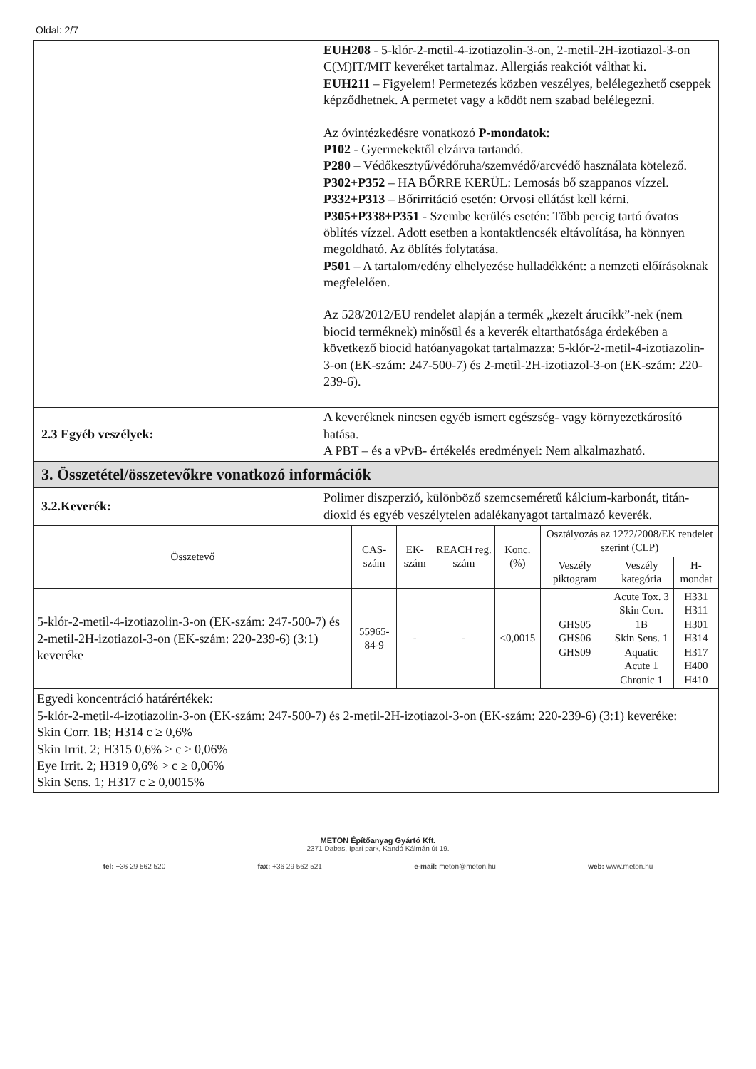Oldal: 2/7
| | EUH208 - 5-klór-2-metil-4-izotiazolin-3-on, 2-metil-2H-izotiazol-3-on C(M)IT/MIT keveréket tartalmaz. Allergiás reakciót válthat ki. EUH211 – Figyelem! Permetezés közben veszélyes, belélegezhető cseppek képződhetnek. A permetet vagy a ködöt nem szabad belélegezni. Az óvintézkedésre vonatkozó P-mondatok : P102 - Gyermekektől elzárva tartandó. P280 – Védőkesztyű/védőruha/szemvédő/arcvédő használata kötelező. P302+P352 – HA BŐRRE KERÜL: Lemosás bő szappanos vízzel. P332+P313 – Bőrirritáció esetén: Orvosi ellátást kell kérni. P305+P338+P351 - Szembe kerülés esetén: Több percig tartó óvatos öblítés vízzel. Adott esetben a kontaktlencsék eltávolítása, ha könnyen megoldható. Az öblítés folytatása. P501 – A tartalom/edény elhelyezése hulladékként: a nemzeti előírásoknak megfelelően. Az 528/2012/EU rendelet alapján a termék „kezelt árucikk”-nek (nem biocid terméknek) minősül és a keverék eltarthatósága érdekében a következő biocid hatóanyagokat tartalmazza: 5-klór-2-metil-4-izotiazolin-3-on (EK-szám: 247-500-7) és 2-metil-2H-izotiazol-3-on (EK-szám: 220-239-6). |
| 2.3 Egyéb veszélyek: | A keveréknek nincsen egyéb ismert egészség- vagy környezetkárosító hatása. A PBT – és a vPvB- értékelés eredményei: Nem alkalmazható. |
| 3. Összetétel/összetevőkre vonatkozó információk | |
| 3.2.Keverék: | Polimer diszperzió, különböző szemcseméretű kálcium-karbonát, titán-dioxid és egyéb veszélytelen adalékanyagot tartalmazó keverék. |
| Összetevő | CAS-szám | EK-szám | REACH reg. szám | Konc. (%) | Osztályozás az 1272/2008/EK rendelet szerint (CLP) | | |
| --- | --- | --- | --- | --- | --- | --- | --- |
| | | | | | Veszély piktogram | Veszély kategória | H-mondat |
| 5-klór-2-metil-4-izotiazolin-3-on (EK-szám: 247-500-7) és 2-metil-2H-izotiazol-3-on (EK-szám: 220-239-6) (3:1) keveréke | 55965-84-9 | - | - | <0,0015 | GHS05 GHS06 GHS09 | Acute Tox. 3 Skin Corr. 1B Skin Sens. 1 Aquatic Acute 1 Chronic 1 | H331 H311 H301 H314 H317 H400 H410 |
| Egyedi koncentráció határértékek: 5-klór-2-metil-4-izotiazolin-3-on (EK-szám: 247-500-7) és 2-metil-2H-izotiazol-3-on (EK-szám: 220-239-6) (3:1) keveréke: Skin Corr. 1B; H314 c ≥ 0,6% Skin Irrit. 2; H315 0,6% > c ≥ 0,06% Eye Irrit. 2; H319 0,6% > c ≥ 0,06% Skin Sens. 1; H317 c ≥ 0,0015% | | | | | | | |
METON Építőanyag Gyártó Kft.
2371 Dabas, Ipari park, Kandó Kálmán út 19.
tel: +36 29 562 520 fax: +36 29 562 521 e-mail: meton@meton.hu web: www.meton.hu